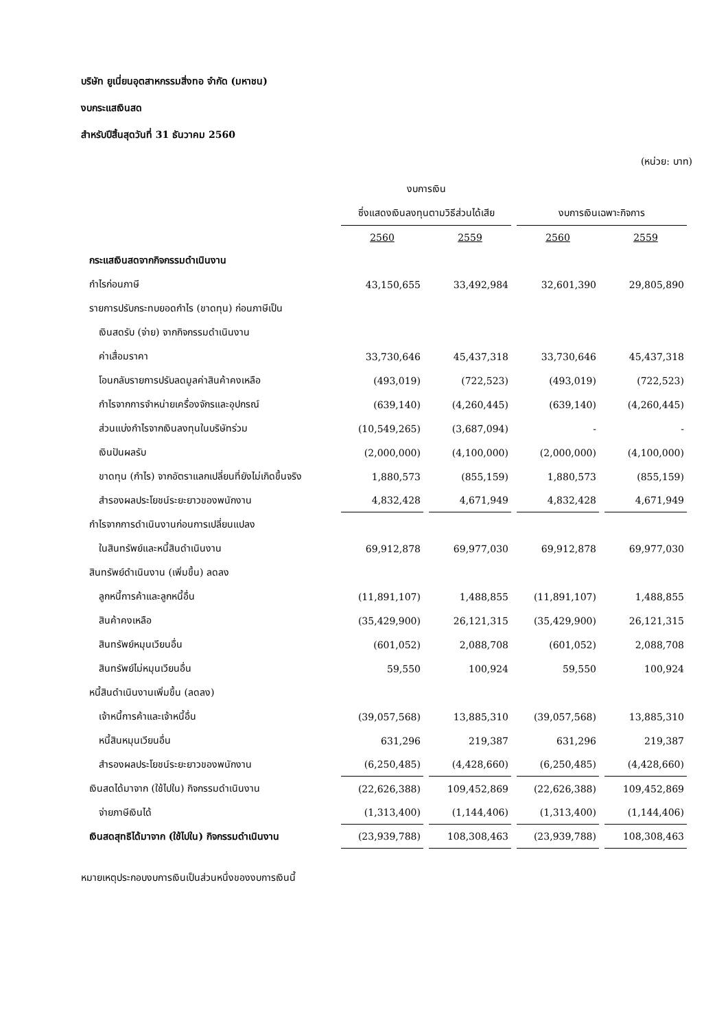บริษัท ยูเนี่ยนอุตสาหกรรมสิ่งทอ จำกัด (มหาชน)
งบกระแสเงินสด
สำหรับปีสิ้นสุดวันที่ 31 ธันวาคม 2560
(หน่วย: บาท)
| | งบการเงิน | | | |
| --- | --- | --- | --- | --- |
| | ซึ่งแสดงเงินลงทุนตามวิธีส่วนได้เสีย | | งบการเงินเฉพาะกิจการ | |
| | 2560 | 2559 | 2560 | 2559 |
| กระแสเงินสดจากกิจกรรมดำเนินงาน | | | | |
| กำไรก่อนภาษี | 43,150,655 | 33,492,984 | 32,601,390 | 29,805,890 |
| รายการปรับกระทบยอดกำไร (ขาดทุน) ก่อนภาษีเป็น | | | | |
| เงินสดรับ (จ่าย) จากกิจกรรมดำเนินงาน | | | | |
| ค่าเสื่อมราคา | 33,730,646 | 45,437,318 | 33,730,646 | 45,437,318 |
| โอนกลับรายการปรับลดมูลค่าสินค้าคงเหลือ | (493,019) | (722,523) | (493,019) | (722,523) |
| กำไรจากการจำหน่ายเครื่องจักรและอุปกรณ์ | (639,140) | (4,260,445) | (639,140) | (4,260,445) |
| ส่วนแบ่งกำไรจากเงินลงทุนในบริษัทร่วม | (10,549,265) | (3,687,094) | - | - |
| เงินปันผลรับ | (2,000,000) | (4,100,000) | (2,000,000) | (4,100,000) |
| ขาดทุน (กำไร) จากอัตราแลกเปลี่ยนที่ยังไม่เกิดขึ้นจริง | 1,880,573 | (855,159) | 1,880,573 | (855,159) |
| สำรองผลประโยชน์ระยะยาวของพนักงาน | 4,832,428 | 4,671,949 | 4,832,428 | 4,671,949 |
| กำไรจากการดำเนินงานก่อนการเปลี่ยนแปลง | | | | |
| ในสินทรัพย์และหนี้สินดำเนินงาน | 69,912,878 | 69,977,030 | 69,912,878 | 69,977,030 |
| สินทรัพย์ดำเนินงาน (เพิ่มขึ้น) ลดลง | | | | |
| ลูกหนี้การค้าและลูกหนี้อื่น | (11,891,107) | 1,488,855 | (11,891,107) | 1,488,855 |
| สินค้าคงเหลือ | (35,429,900) | 26,121,315 | (35,429,900) | 26,121,315 |
| สินทรัพย์หมุนเวียนอื่น | (601,052) | 2,088,708 | (601,052) | 2,088,708 |
| สินทรัพย์ไม่หมุนเวียนอื่น | 59,550 | 100,924 | 59,550 | 100,924 |
| หนี้สินดำเนินงานเพิ่มขึ้น (ลดลง) | | | | |
| เจ้าหนี้การค้าและเจ้าหนี้อื่น | (39,057,568) | 13,885,310 | (39,057,568) | 13,885,310 |
| หนี้สินหมุนเวียนอื่น | 631,296 | 219,387 | 631,296 | 219,387 |
| สำรองผลประโยชน์ระยะยาวของพนักงาน | (6,250,485) | (4,428,660) | (6,250,485) | (4,428,660) |
| เงินสดได้มาจาก (ใช้ไปใน) กิจกรรมดำเนินงาน | (22,626,388) | 109,452,869 | (22,626,388) | 109,452,869 |
| จ่ายภาษีเงินได้ | (1,313,400) | (1,144,406) | (1,313,400) | (1,144,406) |
| เงินสดสุทธิได้มาจาก (ใช้ไปใน) กิจกรรมดำเนินงาน | (23,939,788) | 108,308,463 | (23,939,788) | 108,308,463 |
หมายเหตุประกอบงบการเงินเป็นส่วนหนึ่งของงบการเงินนี้